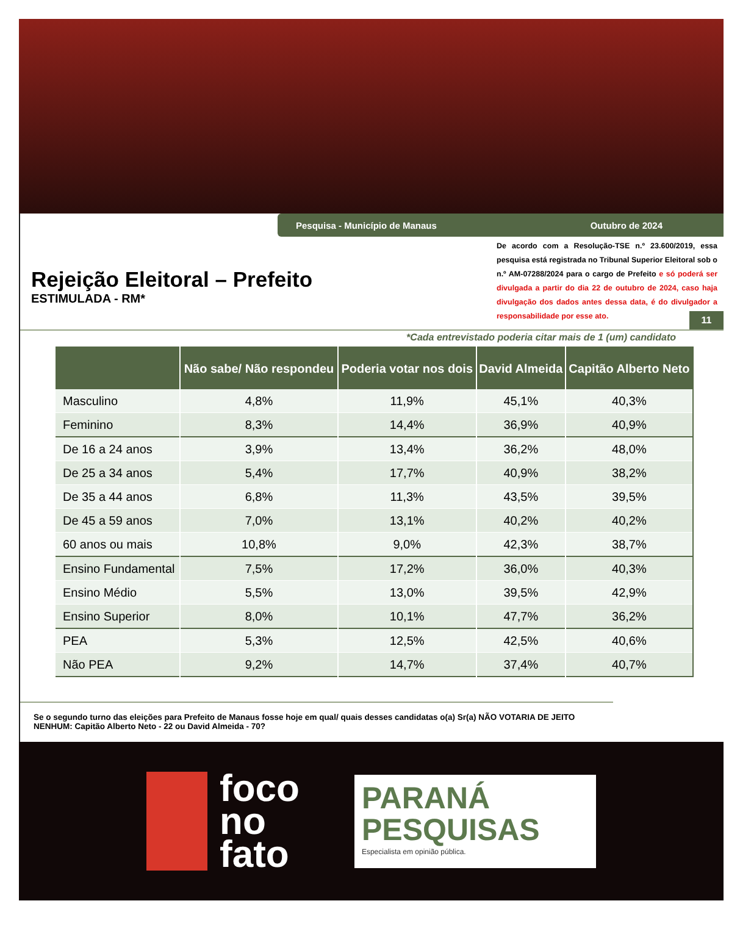Pesquisa - Município de Manaus Outubro de 2024
Rejeição Eleitoral – Prefeito
ESTIMULADA - RM*
De acordo com a Resolução-TSE n.º 23.600/2019, essa pesquisa está registrada no Tribunal Superior Eleitoral sob o n.º AM-07288/2024 para o cargo de Prefeito e só poderá ser divulgada a partir do dia 22 de outubro de 2024, caso haja divulgação dos dados antes dessa data, é do divulgador a responsabilidade por esse ato.
11
*Cada entrevistado poderia citar mais de 1 (um) candidato
| | Não sabe/ Não respondeu | Poderia votar nos dois | David Almeida | Capitão Alberto Neto |
| --- | --- | --- | --- | --- |
| Masculino | 4,8% | 11,9% | 45,1% | 40,3% |
| Feminino | 8,3% | 14,4% | 36,9% | 40,9% |
| De 16 a 24 anos | 3,9% | 13,4% | 36,2% | 48,0% |
| De 25 a 34 anos | 5,4% | 17,7% | 40,9% | 38,2% |
| De 35 a 44 anos | 6,8% | 11,3% | 43,5% | 39,5% |
| De 45 a 59 anos | 7,0% | 13,1% | 40,2% | 40,2% |
| 60 anos ou mais | 10,8% | 9,0% | 42,3% | 38,7% |
| Ensino Fundamental | 7,5% | 17,2% | 36,0% | 40,3% |
| Ensino Médio | 5,5% | 13,0% | 39,5% | 42,9% |
| Ensino Superior | 8,0% | 10,1% | 47,7% | 36,2% |
| PEA | 5,3% | 12,5% | 42,5% | 40,6% |
| Não PEA | 9,2% | 14,7% | 37,4% | 40,7% |
Se o segundo turno das eleições para Prefeito de Manaus fosse hoje em qual/ quais desses candidatas o(a) Sr(a) NÃO VOTARIA DE JEITO NENHUM: Capitão Alberto Neto - 22 ou David Almeida - 70?
foco
no
fato
PARANÁ
PESQUISAS
Especialista em opinião pública.